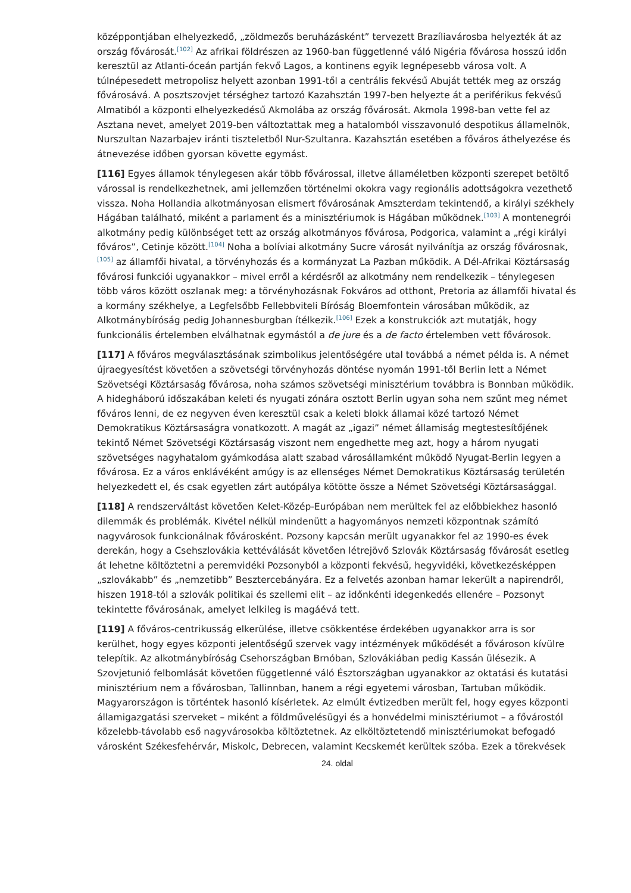középpontjában elhelyezkedő, „zöldmezős beruházásként” tervezett Brazíliavárosba helyezték át az ország fővárosát.<sup>[102]</sup> Az afrikai földrészen az 1960-ban függetlenné váló Nigéria fővárosa hosszú időn keresztül az Atlanti-óceán partján fekvő Lagos, a kontinens egyik legnépesebb városa volt. A túlnépesedett metropolisz helyett azonban 1991-től a centrális fekvésű Abuját tették meg az ország fővárosává. A posztszovjet térséghez tartozó Kazahsztán 1997-ben helyezte át a periférikus fekvésű Almatiból a központi elhelyezkedésű Akmolába az ország fővárosát. Akmola 1998-ban vette fel az Asztana nevet, amelyet 2019-ben változtattak meg a hatalomból visszavonuló despotikus államelnök, Nurszultan Nazarbajev iránti tiszteletből Nur-Szultanra. Kazahsztán esetében a főváros áthelyezése és átnevezése időben gyorsan követte egymást.
[116] Egyes államok ténylegesen akár több fővárossal, illetve államéletben központi szerepet betöltő várossal is rendelkezhetnek, ami jellemzően történelmi okokra vagy regionális adottságokra vezethető vissza. Noha Hollandia alkotmányosan elismert fővárosának Amszterdam tekintendő, a királyi székhely Hágában található, miként a parlament és a minisztériumok is Hágában működnek.<sup>[103]</sup> A montenegrói alkotmány pedig különbséget tett az ország alkotmányos fővárosa, Podgorica, valamint a „régi királyi főváros”, Cetinje között.<sup>[104]</sup> Noha a bolíviai alkotmány Sucre városát nyilvánítja az ország fővárosnak,<sup>[105]</sup> az államfői hivatal, a törvényhozás és a kormányzat La Pazban működik. A Dél-Afrikai Köztársaság fővárosi funkciói ugyanakkor – mivel erről a kérdésről az alkotmány nem rendelkezik – ténylegesen több város között oszlanak meg: a törvényhozásnak Fokváros ad otthont, Pretoria az államfői hivatal és a kormány székhelye, a Legfelsőbb Fellebbviteli Bíróság Bloemfontein városában működik, az Alkotmánybíróság pedig Johannesburgban ítélkezik.<sup>[106]</sup> Ezek a konstrukciók azt mutatják, hogy funkcionális értelemben elválhatnak egymástól a de jure és a de facto értelemben vett fővárosok.
[117] A főváros megválasztásának szimbolikus jelentőségére utal továbbá a német példa is. A német újraegyesítést követően a szövetségi törvényhozás döntése nyomán 1991-től Berlin lett a Német Szövetségi Köztársaság fővárosa, noha számos szövetségi minisztérium továbbra is Bonnban működik. A hidegháború időszakában keleti és nyugati zónára osztott Berlin ugyan soha nem szűnt meg német főváros lenni, de ez negyven éven keresztül csak a keleti blokk államai közé tartozó Német Demokratikus Köztársaságra vonatkozott. A magát az „igazi” német államiság megtestesítőjének tekintő Német Szövetségi Köztársaság viszont nem engedhette meg azt, hogy a három nyugati szövetséges nagyhatalom gyámkodása alatt szabad városállamként működő Nyugat-Berlin legyen a fővárosa. Ez a város enklávéként amúgy is az ellenséges Német Demokratikus Köztársaság területén helyezkedett el, és csak egyetlen zárt autópálya kötötte össze a Német Szövetségi Köztársasággal.
[118] A rendszerváltást követően Kelet-Közép-Európában nem merültek fel az előbbiekhez hasonló dilemmák és problémák. Kivétel nélkül mindenütt a hagyományos nemzeti központnak számító nagyvárosok funkcionálnak fővárosként. Pozsony kapcsán merült ugyanakkor fel az 1990-es évek derekán, hogy a Csehszlovákia kettéválását követően létrejövő Szlovák Köztársaság fővárosát esetleg át lehetne költöztetni a peremvidéki Pozsonyból a központi fekvésű, hegyvidéki, következésképpen „szlovákabb” és „nemzetibb” Besztercebányára. Ez a felvetés azonban hamar lekerült a napirendről, hiszen 1918-tól a szlovák politikai és szellemi elit – az időnkénti idegenkedés ellenére – Pozsonyt tekintette fővárosának, amelyet lelkileg is magáévá tett.
[119] A főváros-centrikusság elkerülése, illetve csökkentése érdekében ugyanakkor arra is sor kerülhet, hogy egyes központi jelentőségű szervek vagy intézmények működését a fővároson kívülre telepítik. Az alkotmánybíróság Csehországban Brnóban, Szlovákiában pedig Kassán ülésezik. A Szovjetunió felbomlását követően függetlenné váló Észtországban ugyanakkor az oktatási és kutatási minisztérium nem a fővárosban, Tallinnban, hanem a régi egyetemi városban, Tartuban működik. Magyarországon is történtek hasonló kísérletek. Az elmúlt évtizedben merült fel, hogy egyes központi államigazgatási szerveket – miként a földművelésügyi és a honvédelmi minisztériumot – a fővárostól közelebb-távolabb eső nagyvárosokba költöztetnek. Az elköltöztetendő minisztériumokat befogadó városként Székesfehérvár, Miskolc, Debrecen, valamint Kecskemét kerültek szóba. Ezek a törekvések
24. oldal